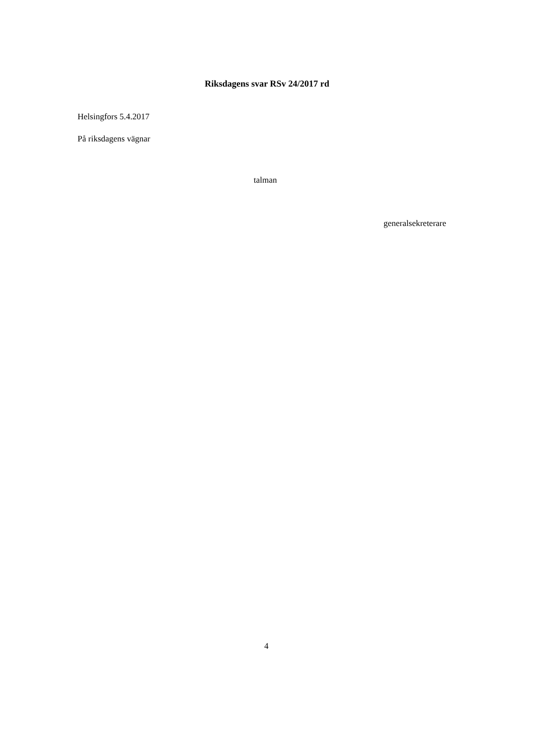Riksdagens svar RSv 24/2017 rd
Helsingfors 5.4.2017
På riksdagens vägnar
talman
generalsekreterare
4